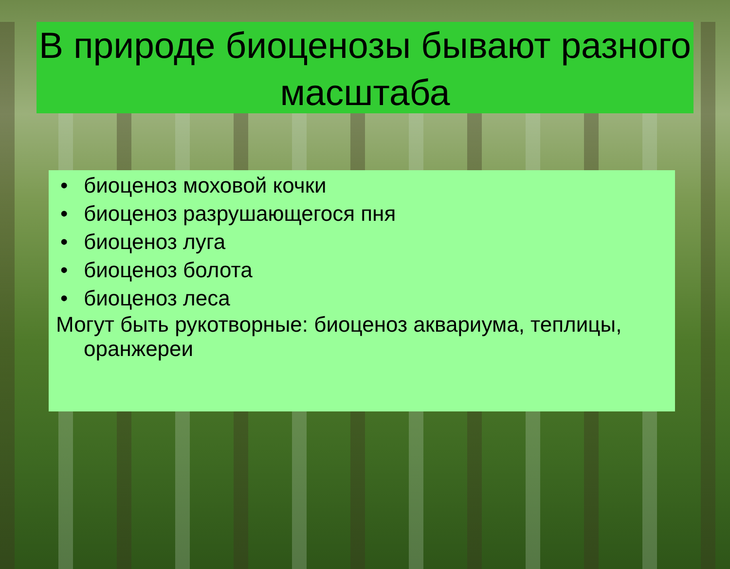В природе биоценозы бывают разного масштаба
• биоценоз моховой кочки
• биоценоз разрушающегося пня
• биоценоз луга
• биоценоз болота
• биоценоз леса
Могут быть рукотворные: биоценоз аквариума, теплицы, оранжереи